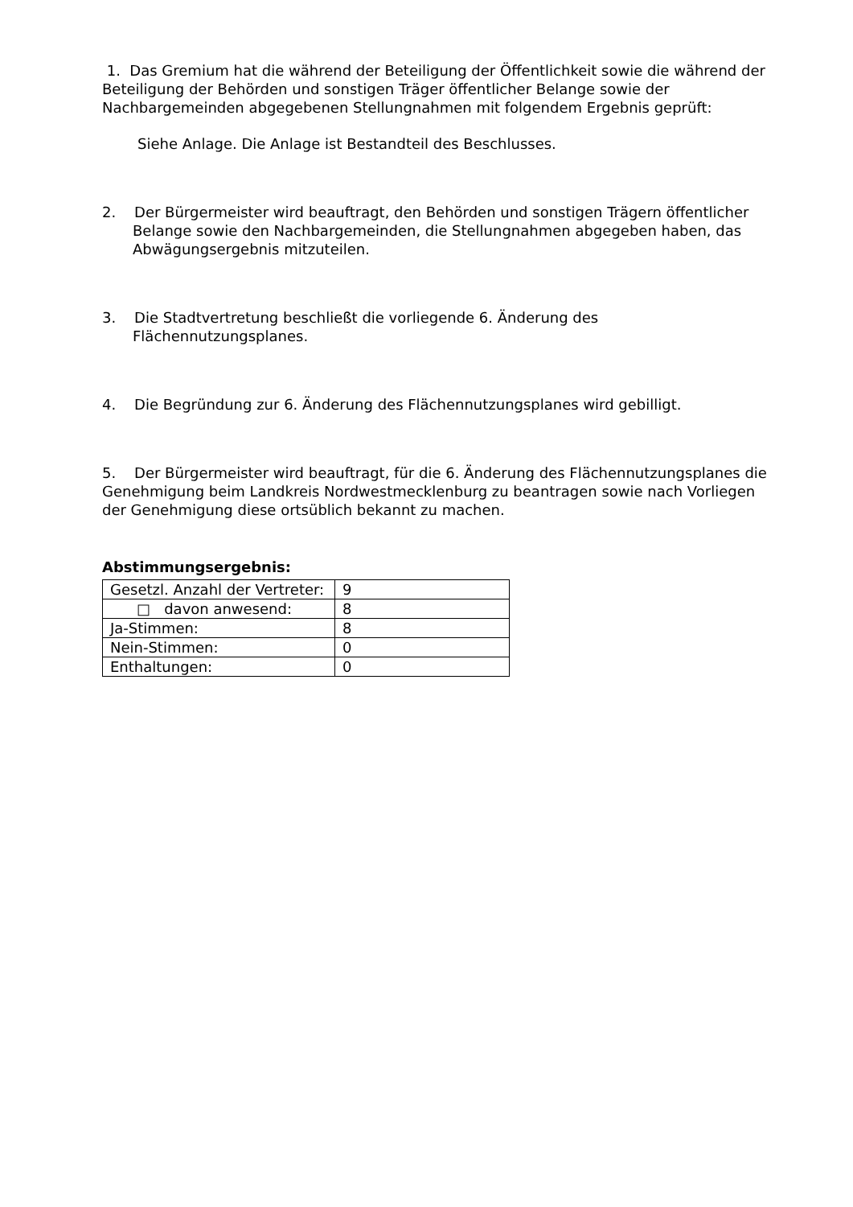1. Das Gremium hat die während der Beteiligung der Öffentlichkeit sowie die während der Beteiligung der Behörden und sonstigen Träger öffentlicher Belange sowie der Nachbargemeinden abgegebenen Stellungnahmen mit folgendem Ergebnis geprüft:
Siehe Anlage. Die Anlage ist Bestandteil des Beschlusses.
2. Der Bürgermeister wird beauftragt, den Behörden und sonstigen Trägern öffentlicher Belange sowie den Nachbargemeinden, die Stellungnahmen abgegeben haben, das Abwägungsergebnis mitzuteilen.
3. Die Stadtvertretung beschließt die vorliegende 6. Änderung des Flächennutzungsplanes.
4. Die Begründung zur 6. Änderung des Flächennutzungsplanes wird gebilligt.
5. Der Bürgermeister wird beauftragt, für die 6. Änderung des Flächennutzungsplanes die Genehmigung beim Landkreis Nordwestmecklenburg zu beantragen sowie nach Vorliegen der Genehmigung diese ortsüblich bekannt zu machen.
Abstimmungsergebnis:
| Gesetzl. Anzahl der Vertreter: | 9 |
| □ davon anwesend: | 8 |
| Ja-Stimmen: | 8 |
| Nein-Stimmen: | 0 |
| Enthaltungen: | 0 |